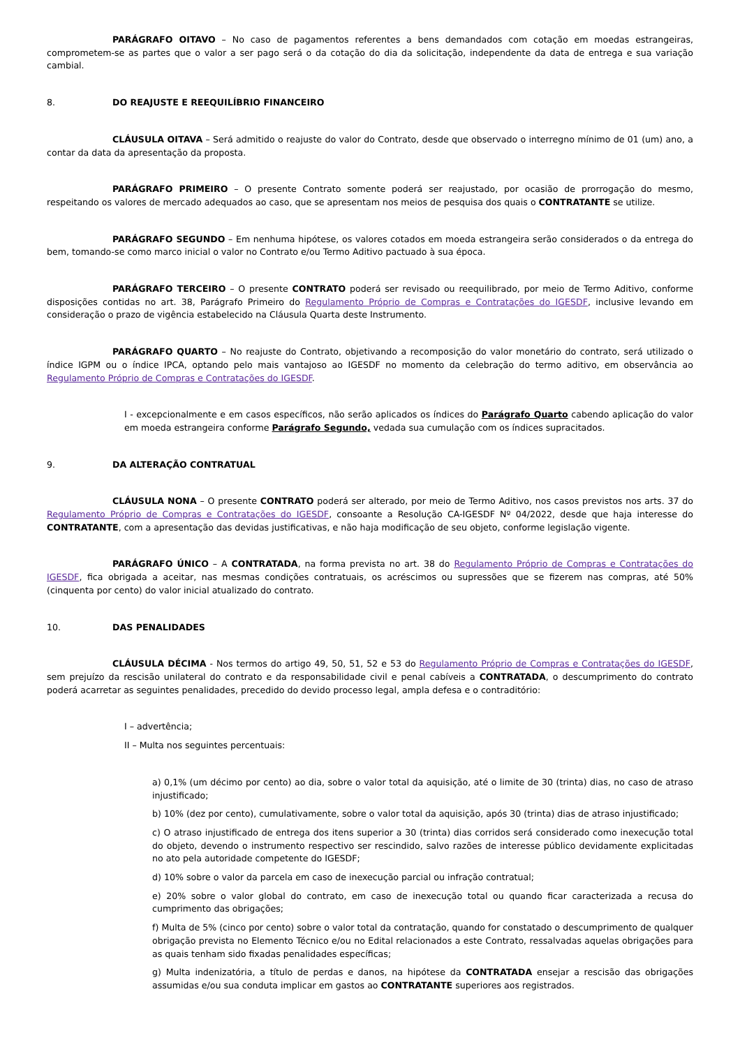PARÁGRAFO OITAVO – No caso de pagamentos referentes a bens demandados com cotação em moedas estrangeiras, comprometem-se as partes que o valor a ser pago será o da cotação do dia da solicitação, independente da data de entrega e sua variação cambial.
8. DO REAJUSTE E REEQUILÍBRIO FINANCEIRO
CLÁUSULA OITAVA – Será admitido o reajuste do valor do Contrato, desde que observado o interregno mínimo de 01 (um) ano, a contar da data da apresentação da proposta.
PARÁGRAFO PRIMEIRO – O presente Contrato somente poderá ser reajustado, por ocasião de prorrogação do mesmo, respeitando os valores de mercado adequados ao caso, que se apresentam nos meios de pesquisa dos quais o CONTRATANTE se utilize.
PARÁGRAFO SEGUNDO – Em nenhuma hipótese, os valores cotados em moeda estrangeira serão considerados o da entrega do bem, tomando-se como marco inicial o valor no Contrato e/ou Termo Aditivo pactuado à sua época.
PARÁGRAFO TERCEIRO – O presente CONTRATO poderá ser revisado ou reequilibrado, por meio de Termo Aditivo, conforme disposições contidas no art. 38, Parágrafo Primeiro do Regulamento Próprio de Compras e Contratações do IGESDF, inclusive levando em consideração o prazo de vigência estabelecido na Cláusula Quarta deste Instrumento.
PARÁGRAFO QUARTO – No reajuste do Contrato, objetivando a recomposição do valor monetário do contrato, será utilizado o índice IGPM ou o índice IPCA, optando pelo mais vantajoso ao IGESDF no momento da celebração do termo aditivo, em observância ao Regulamento Próprio de Compras e Contratações do IGESDF.
I - excepcionalmente e em casos específicos, não serão aplicados os índices do Parágrafo Quarto cabendo aplicação do valor em moeda estrangeira conforme Parágrafo Segundo, vedada sua cumulação com os índices supracitados.
9. DA ALTERAÇÃO CONTRATUAL
CLÁUSULA NONA – O presente CONTRATO poderá ser alterado, por meio de Termo Aditivo, nos casos previstos nos arts. 37 do Regulamento Próprio de Compras e Contratações do IGESDF, consoante a Resolução CA-IGESDF Nº 04/2022, desde que haja interesse do CONTRATANTE, com a apresentação das devidas justificativas, e não haja modificação de seu objeto, conforme legislação vigente.
PARÁGRAFO ÚNICO – A CONTRATADA, na forma prevista no art. 38 do Regulamento Próprio de Compras e Contratações do IGESDF, fica obrigada a aceitar, nas mesmas condições contratuais, os acréscimos ou supressões que se fizerem nas compras, até 50% (cinquenta por cento) do valor inicial atualizado do contrato.
10. DAS PENALIDADES
CLÁUSULA DÉCIMA - Nos termos do artigo 49, 50, 51, 52 e 53 do Regulamento Próprio de Compras e Contratações do IGESDF, sem prejuízo da rescisão unilateral do contrato e da responsabilidade civil e penal cabíveis a CONTRATADA, o descumprimento do contrato poderá acarretar as seguintes penalidades, precedido do devido processo legal, ampla defesa e o contraditório:
I – advertência;
II – Multa nos seguintes percentuais:
a) 0,1% (um décimo por cento) ao dia, sobre o valor total da aquisição, até o limite de 30 (trinta) dias, no caso de atraso injustificado;
b) 10% (dez por cento), cumulativamente, sobre o valor total da aquisição, após 30 (trinta) dias de atraso injustificado;
c) O atraso injustificado de entrega dos itens superior a 30 (trinta) dias corridos será considerado como inexecução total do objeto, devendo o instrumento respectivo ser rescindido, salvo razões de interesse público devidamente explicitadas no ato pela autoridade competente do IGESDF;
d) 10% sobre o valor da parcela em caso de inexecução parcial ou infração contratual;
e) 20% sobre o valor global do contrato, em caso de inexecução total ou quando ficar caracterizada a recusa do cumprimento das obrigações;
f) Multa de 5% (cinco por cento) sobre o valor total da contratação, quando for constatado o descumprimento de qualquer obrigação prevista no Elemento Técnico e/ou no Edital relacionados a este Contrato, ressalvadas aquelas obrigações para as quais tenham sido fixadas penalidades específicas;
g) Multa indenizatória, a título de perdas e danos, na hipótese da CONTRATADA ensejar a rescisão das obrigações assumidas e/ou sua conduta implicar em gastos ao CONTRATANTE superiores aos registrados.